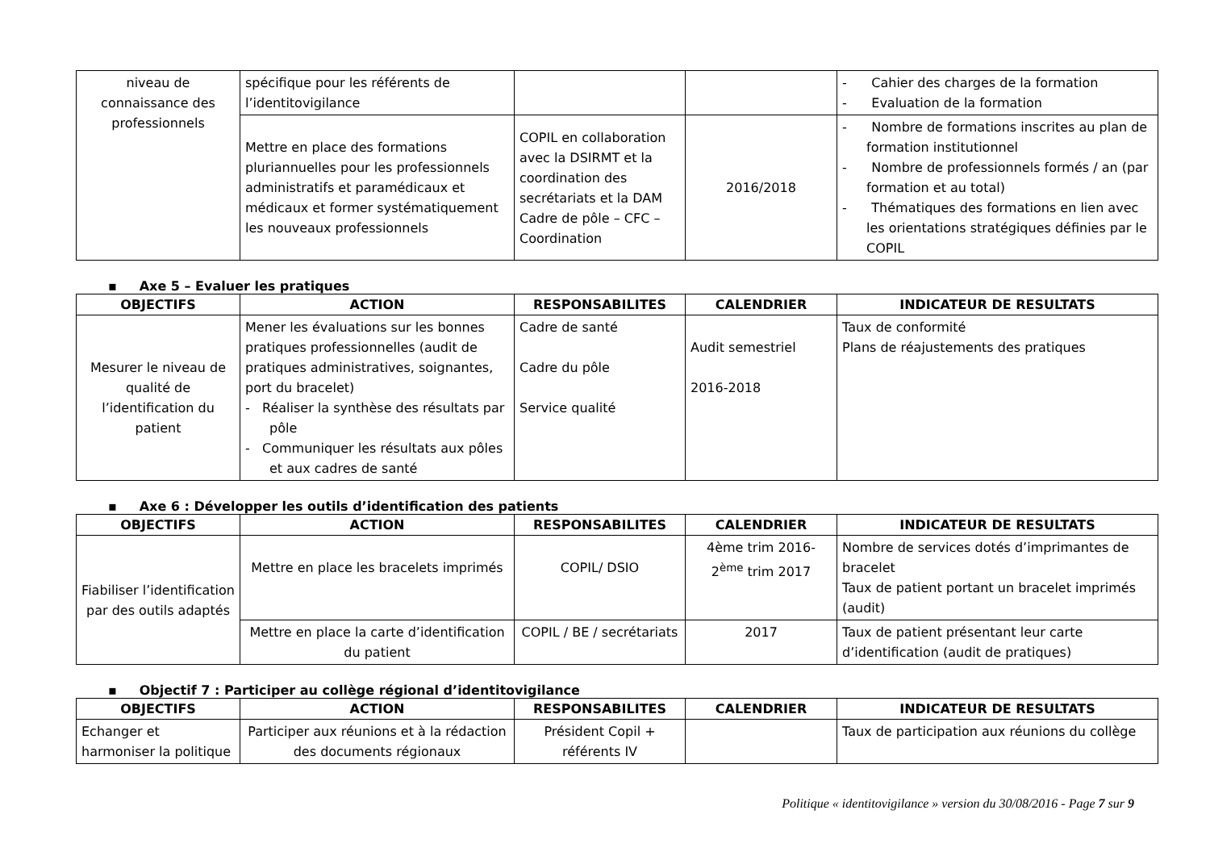| niveau de connaissance des professionnels | spécifique pour les référents de l’identitovigilance | | | - Cahier des charges de la formation - Evaluation de la formation |
| | Mettre en place des formations pluriannuelles pour les professionnels administratifs et paramédicaux et médicaux et former systématiquement les nouveaux professionnels | COPIL en collaboration avec la DSIRMT et la coordination des secrétariats et la DAM Cadre de pôle – CFC – Coordination | 2016/2018 | - Nombre de formations inscrites au plan de formation institutionnel - Nombre de professionnels formés / an (par formation et au total) - Thématiques des formations en lien avec les orientations stratégiques définies par le COPIL |
▪ Axe 5 – Evaluer les pratiques
| OBJECTIFS | ACTION | RESPONSABILITES | CALENDRIER | INDICATEUR DE RESULTATS |
| --- | --- | --- | --- | --- |
| Mesurer le niveau de qualité de l’identification du patient | Mener les évaluations sur les bonnes pratiques professionnelles (audit de pratiques administratives, soignantes, port du bracelet) - Réaliser la synthèse des résultats par pôle - Communiquer les résultats aux pôles et aux cadres de santé | Cadre de santé Cadre du pôle Service qualité | Audit semestriel 2016-2018 | Taux de conformité Plans de réajustements des pratiques |
▪ Axe 6 : Développer les outils d’identification des patients
| OBJECTIFS | ACTION | RESPONSABILITES | CALENDRIER | INDICATEUR DE RESULTATS |
| --- | --- | --- | --- | --- |
| Fiabiliser l’identification par des outils adaptés | Mettre en place les bracelets imprimés | COPIL/ DSIO | 4ème trim 2016- 2<sup>ème</sup> trim 2017 | Nombre de services dotés d’imprimantes de bracelet Taux de patient portant un bracelet imprimés (audit) |
| | Mettre en place la carte d’identification du patient | COPIL / BE / secrétariats | 2017 | Taux de patient présentant leur carte d’identification (audit de pratiques) |
▪ Objectif 7 : Participer au collège régional d’identitovigilance
| OBJECTIFS | ACTION | RESPONSABILITES | CALENDRIER | INDICATEUR DE RESULTATS |
| --- | --- | --- | --- | --- |
| Echanger et harmoniser la politique | Participer aux réunions et à la rédaction des documents régionaux | Président Copil + référents IV | | Taux de participation aux réunions du collège |
Politique « identitovigilance » version du 30/08/2016 - Page 7 sur 9